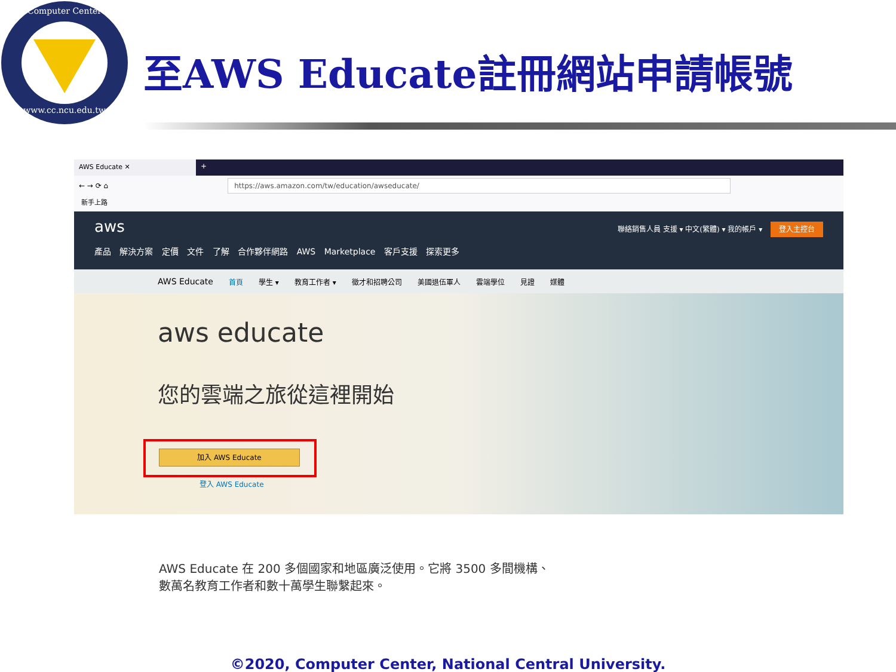Computer Center
www.cc.ncu.edu.tw
至AWS Educate註冊網站申請帳號
AWS Educate ✕ +
← → ⟳ ⌂
https://aws.amazon.com/tw/education/awseducate/
新手上路
aws
聯絡銷售人員 支援 ▾ 中文(繁體) ▾ 我的帳戶 ▾ 登入主控台
產品 解決方案 定價 文件 了解 合作夥伴網路 AWS Marketplace 客戶支援 探索更多
AWS Educate 首頁 學生 ▾ 教育工作者 ▾ 徵才和招聘公司 美國退伍軍人 雲端學位 見證 媒體
aws educate
您的雲端之旅從這裡開始
加入 AWS Educate
登入 AWS Educate
AWS Educate 在 200 多個國家和地區廣泛使用。它將 3500 多間機構、數萬名教育工作者和數十萬學生聯繫起來。
©2020, Computer Center, National Central University.